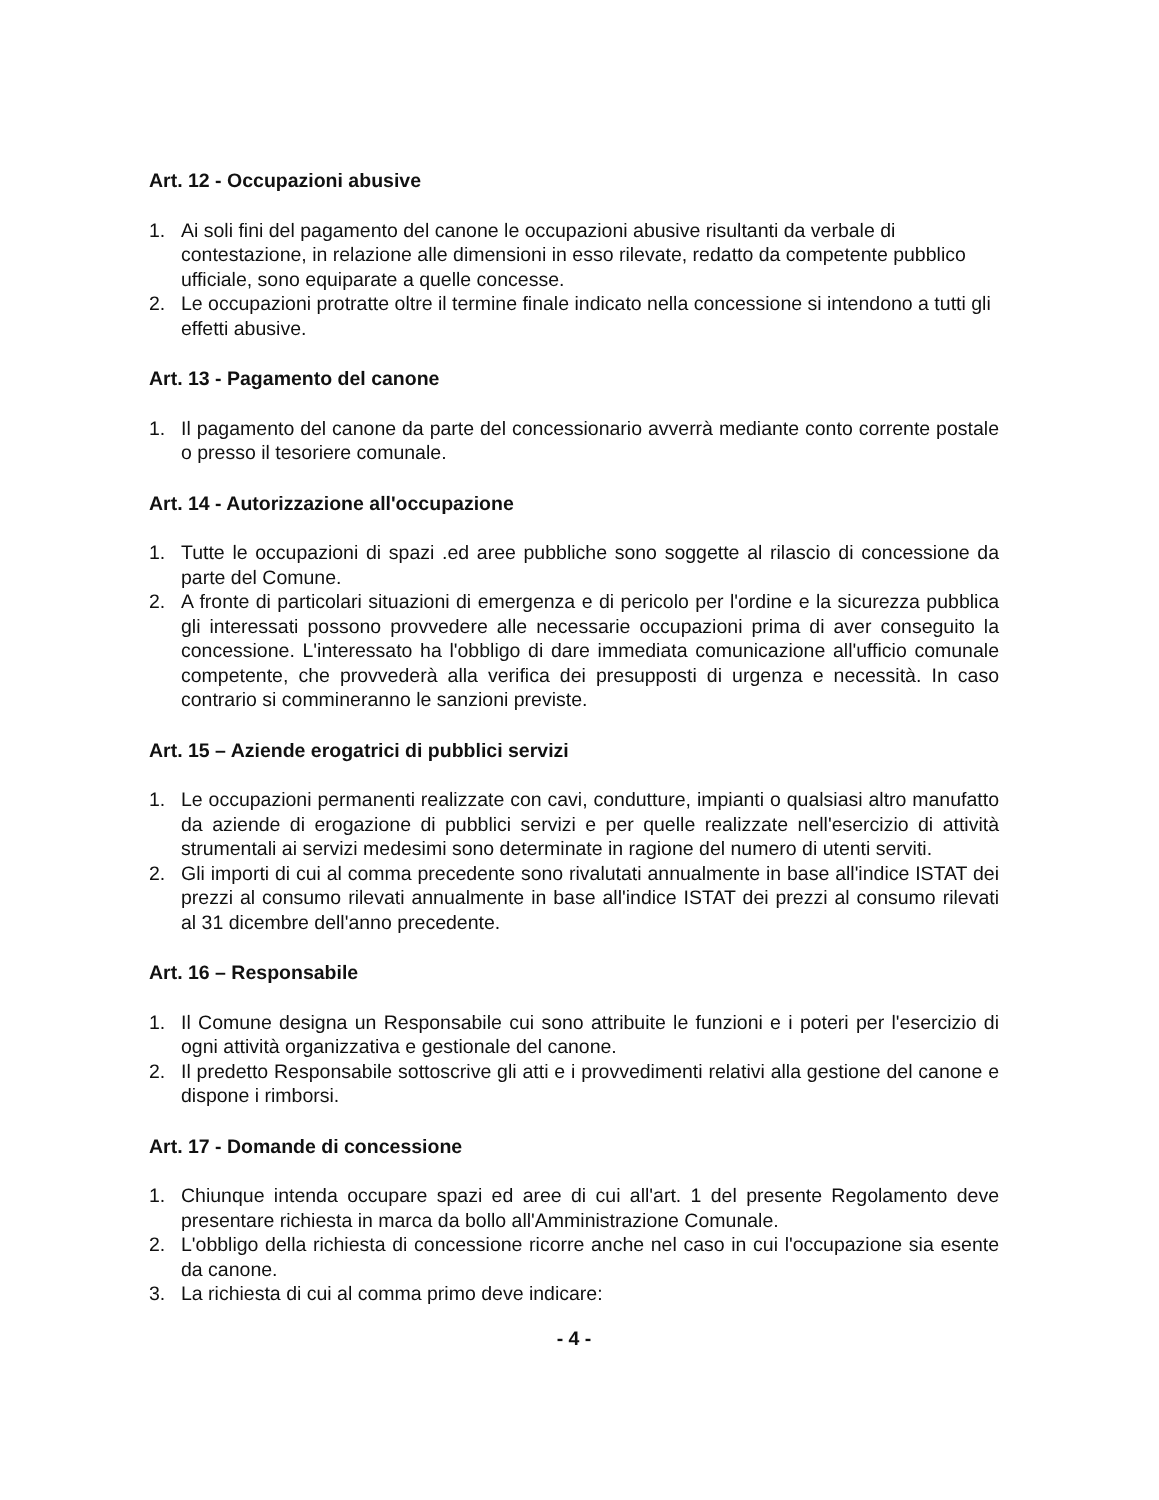Art. 12 - Occupazioni abusive
1. Ai soli fini del pagamento del canone le occupazioni abusive risultanti da verbale di contestazione, in relazione alle dimensioni in esso rilevate, redatto da competente pubblico ufficiale, sono equiparate a quelle concesse.
2. Le occupazioni protratte oltre il termine finale indicato nella concessione si intendono a tutti gli effetti abusive.
Art. 13 - Pagamento del canone
1. Il pagamento del canone da parte del concessionario avverrà mediante conto corrente postale o presso il tesoriere comunale.
Art. 14 - Autorizzazione all'occupazione
1. Tutte le occupazioni di spazi .ed aree pubbliche sono soggette al rilascio di concessione da parte del Comune.
2. A fronte di particolari situazioni di emergenza e di pericolo per l'ordine e la sicurezza pubblica gli interessati possono provvedere alle necessarie occupazioni prima di aver conseguito la concessione. L'interessato ha l'obbligo di dare immediata comunicazione all'ufficio comunale competente, che provvederà alla verifica dei presupposti di urgenza e necessità. In caso contrario si commineranno le sanzioni previste.
Art. 15 – Aziende erogatrici di pubblici servizi
1. Le occupazioni permanenti realizzate con cavi, condutture, impianti o qualsiasi altro manufatto da aziende di erogazione di pubblici servizi e per quelle realizzate nell'esercizio di attività strumentali ai servizi medesimi sono determinate in ragione del numero di utenti serviti.
2. Gli importi di cui al comma precedente sono rivalutati annualmente in base all'indice ISTAT dei prezzi al consumo rilevati annualmente in base all'indice ISTAT dei prezzi al consumo rilevati al 31 dicembre dell'anno precedente.
Art. 16 – Responsabile
1. Il Comune designa un Responsabile cui sono attribuite le funzioni e i poteri per l'esercizio di ogni attività organizzativa e gestionale del canone.
2. Il predetto Responsabile sottoscrive gli atti e i provvedimenti relativi alla gestione del canone e dispone i rimborsi.
Art. 17 - Domande di concessione
1. Chiunque intenda occupare spazi ed aree di cui all'art. 1 del presente Regolamento deve presentare richiesta in marca da bollo all'Amministrazione Comunale.
2. L'obbligo della richiesta di concessione ricorre anche nel caso in cui l'occupazione sia esente da canone.
3. La richiesta di cui al comma primo deve indicare:
- 4 -